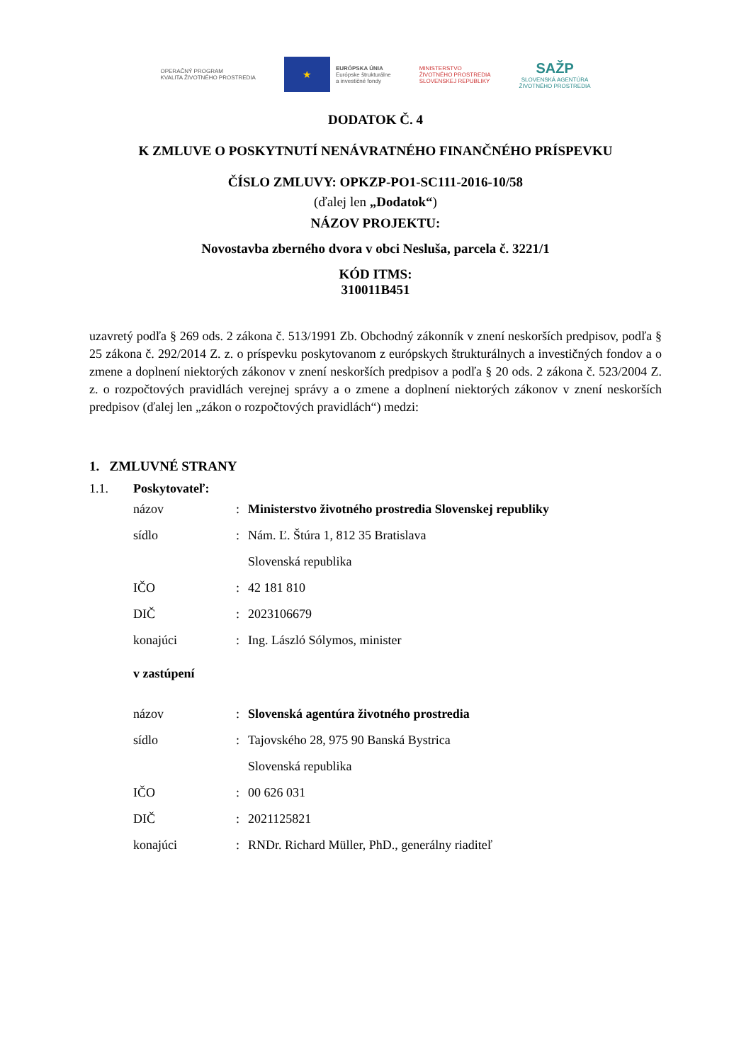OPERAČNÝ PROGRAM
KVALITA ŽIVOTNÉHO PROSTREDIA
★
EURÓPSKA ÚNIA
Európske štrukturálne
a investičné fondy
MINISTERSTVO
ŽIVOTNÉHO PROSTREDIA
SLOVENSKEJ REPUBLIKY
SAŽP
SLOVENSKÁ AGENTÚRA
ŽIVOTNÉHO PROSTREDIA
DODATOK Č. 4
K ZMLUVE O POSKYTNUTÍ NENÁVRATNÉHO FINANČNÉHO PRÍSPEVKU
ČÍSLO ZMLUVY: OPKZP-PO1-SC111-2016-10/58
(ďalej len „Dodatok“)
NÁZOV PROJEKTU:
Novostavba zberného dvora v obci Nesluša, parcela č. 3221/1
KÓD ITMS:
310011B451
uzavretý podľa § 269 ods. 2 zákona č. 513/1991 Zb. Obchodný zákonník v znení neskorších predpisov, podľa § 25 zákona č. 292/2014 Z. z. o príspevku poskytovanom z európskych štrukturálnych a investičných fondov a o zmene a doplnení niektorých zákonov v znení neskorších predpisov a podľa § 20 ods. 2 zákona č. 523/2004 Z. z. o rozpočtových pravidlách verejnej správy a o zmene a doplnení niektorých zákonov v znení neskorších predpisov (ďalej len „zákon o rozpočtových pravidlách“) medzi:
1. ZMLUVNÉ STRANY
1.1. Poskytovateľ:
názov: Ministerstvo životného prostredia Slovenskej republiky
sídlo: Nám. Ľ. Štúra 1, 812 35 Bratislava
Slovenská republika
IČO: 42 181 810
DIČ: 2023106679
konajúci: Ing. László Sólymos, minister
v zastúpení
názov: Slovenská agentúra životného prostredia
sídlo: Tajovského 28, 975 90 Banská Bystrica
Slovenská republika
IČO: 00 626 031
DIČ: 2021125821
konajúci: RNDr. Richard Müller, PhD., generálny riaditeľ